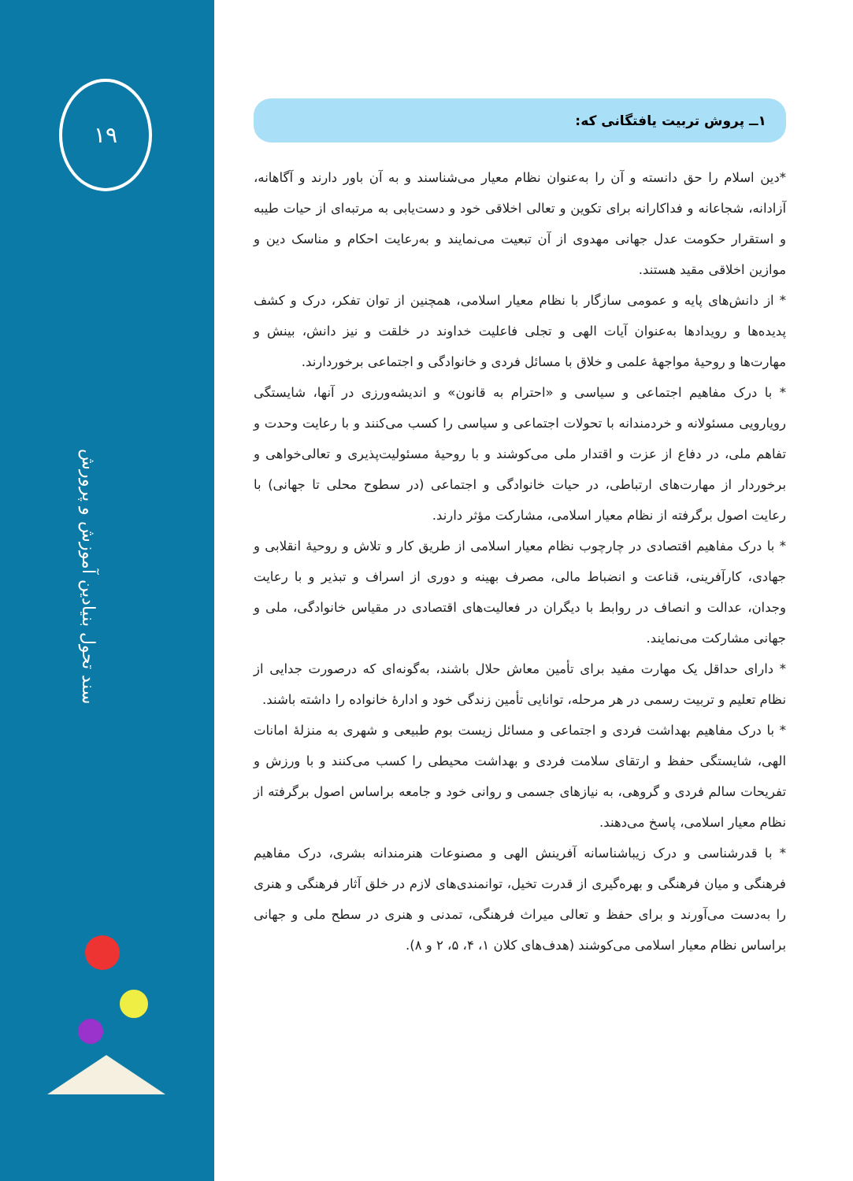۱۹
سند تحول بنیادین آموزش و پرورش
۱ــ پروش تربیت یافتگانی که:
*دین اسلام را حق دانسته و آن را به‌عنوان نظام معیار می‌شناسند و به آن باور دارند و آگاهانه، آزادانه، شجاعانه و فداکارانه برای تکوین و تعالی اخلاقی خود و دست‌یابی به مرتبه‌ای از حیات طیبه و استقرار حکومت عدل جهانی مهدوی از آن تبعیت می‌نمایند و به‌رعایت احکام و مناسک دین و موازین اخلاقی مقید هستند.
* از دانش‌های پایه و عمومی سازگار با نظام معیار اسلامی، همچنین از توان تفکر، درک و کشف پدیده‌ها و رویدادها به‌عنوان آیات الهی و تجلی فاعلیت خداوند در خلقت و نیز دانش، بینش و مهارت‌ها و روحیهٔ مواجههٔ علمی و خلاق با مسائل فردی و خانوادگی و اجتماعی برخوردارند.
* با درک مفاهیم اجتماعی و سیاسی و «احترام به قانون» و اندیشه‌ورزی در آنها، شایستگی رویارویی مسئولانه و خردمندانه با تحولات اجتماعی و سیاسی را کسب می‌کنند و با رعایت وحدت و تفاهم ملی، در دفاع از عزت و اقتدار ملی می‌کوشند و با روحیهٔ مسئولیت‌پذیری و تعالی‌خواهی و برخوردار از مهارت‌های ارتباطی، در حیات خانوادگی و اجتماعی (در سطوح محلی تا جهانی) با رعایت اصول برگرفته از نظام معیار اسلامی، مشارکت مؤثر دارند.
* با درک مفاهیم اقتصادی در چارچوب نظام معیار اسلامی از طریق کار و تلاش و روحیهٔ انقلابی و جهادی، کارآفرینی، قناعت و انضباط مالی، مصرف بهینه و دوری از اسراف و تبذیر و با رعایت وجدان، عدالت و انصاف در روابط با دیگران در فعالیت‌های اقتصادی در مقیاس خانوادگی، ملی و جهانی مشارکت می‌نمایند.
* دارای حداقل یک مهارت مفید برای تأمین معاش حلال باشند، به‌گونه‌ای که درصورت جدایی از نظام تعلیم و تربیت رسمی در هر مرحله، توانایی تأمین زندگی خود و ادارهٔ خانواده را داشته باشند.
* با درک مفاهیم بهداشت فردی و اجتماعی و مسائل زیست بوم طبیعی و شهری به منزلهٔ امانات الهی، شایستگی حفظ و ارتقای سلامت فردی و بهداشت محیطی را کسب می‌کنند و با ورزش و تفریحات سالم فردی و گروهی، به نیازهای جسمی و روانی خود و جامعه براساس اصول برگرفته از نظام معیار اسلامی، پاسخ می‌دهند.
* با قدرشناسی و درک زیباشناسانه آفرینش الهی و مصنوعات هنرمندانه بشری، درک مفاهیم فرهنگی و میان فرهنگی و بهره‌گیری از قدرت تخیل، توانمندی‌های لازم در خلق آثار فرهنگی و هنری را به‌دست می‌آورند و برای حفظ و تعالی میراث فرهنگی، تمدنی و هنری در سطح ملی و جهانی براساس نظام معیار اسلامی می‌کوشند (هدف‌های کلان ۱، ۴، ۵، ۲ و ۸).